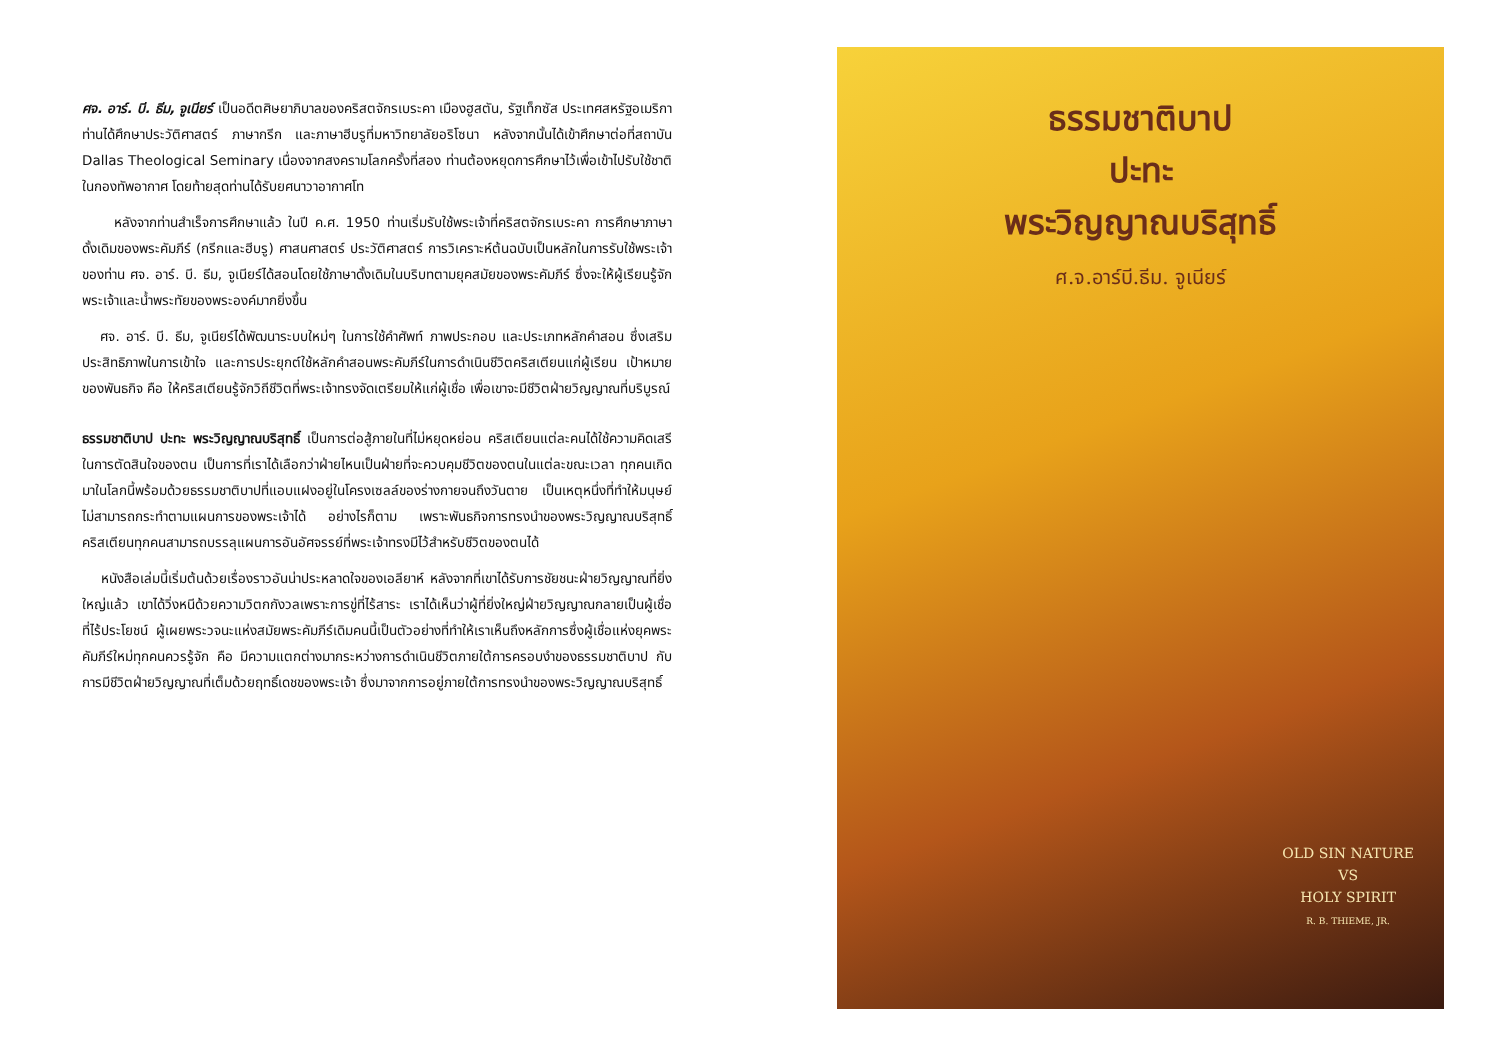ศจ. อาร์. บี. ธีม, จูเนียร์ เป็นอดีตศิษยาภิบาลของคริสตจักรเบระคา เมืองฮูสตัน, รัฐเท็กซัส ประเทศสหรัฐอเมริกา ท่านได้ศึกษาประวัติศาสตร์ ภาษากรีก และภาษาฮีบรูที่มหาวิทยาลัยอริโซนา หลังจากนั้นได้เข้าศึกษาต่อที่สถาบัน Dallas Theological Seminary เนื่องจากสงครามโลกครั้งที่สอง ท่านต้องหยุดการศึกษาไว้เพื่อเข้าไปรับใช้ชาติในกองทัพอากาศ โดยท้ายสุดท่านได้รับยศนาวาอากาศโท
หลังจากท่านสำเร็จการศึกษาแล้ว ในปี ค.ศ. 1950 ท่านเริ่มรับใช้พระเจ้าที่คริสตจักรเบระคา การศึกษาภาษาดั้งเดิมของพระคัมภีร์ (กรีกและฮีบรู) ศาสนศาสตร์ ประวัติศาสตร์ การวิเคราะห์ต้นฉบับเป็นหลักในการรับใช้พระเจ้าของท่าน ศจ. อาร์. บี. ธีม, จูเนียร์ได้สอนโดยใช้ภาษาดั้งเดิมในบริบทตามยุคสมัยของพระคัมภีร์ ซึ่งจะให้ผู้เรียนรู้จักพระเจ้าและน้ำพระทัยของพระองค์มากยิ่งขึ้น
ศจ. อาร์. บี. ธีม, จูเนียร์ได้พัฒนาระบบใหม่ๆ ในการใช้คำศัพท์ ภาพประกอบ และประเภทหลักคำสอน ซึ่งเสริมประสิทธิภาพในการเข้าใจ และการประยุกต์ใช้หลักคำสอนพระคัมภีร์ในการดำเนินชีวิตคริสเตียนแก่ผู้เรียน เป้าหมายของพันธกิจ คือ ให้คริสเตียนรู้จักวิถีชีวิตที่พระเจ้าทรงจัดเตรียมให้แก่ผู้เชื่อ เพื่อเขาจะมีชีวิตฝ่ายวิญญาณที่บริบูรณ์
ธรรมชาติบาป ปะทะ พระวิญญาณบริสุทธิ์ เป็นการต่อสู้ภายในที่ไม่หยุดหย่อน คริสเตียนแต่ละคนได้ใช้ความคิดเสรีในการตัดสินใจของตน เป็นการที่เราได้เลือกว่าฝ่ายไหนเป็นฝ่ายที่จะควบคุมชีวิตของตนในแต่ละขณะเวลา ทุกคนเกิดมาในโลกนี้พร้อมด้วยธรรมชาติบาปที่แอบแฝงอยู่ในโครงเซลล์ของร่างกายจนถึงวันตาย เป็นเหตุหนึ่งที่ทำให้มนุษย์ไม่สามารถกระทำตามแผนการของพระเจ้าได้ อย่างไรก็ตาม เพราะพันธกิจการทรงนำของพระวิญญาณบริสุทธิ์ คริสเตียนทุกคนสามารถบรรลุแผนการอันอัศจรรย์ที่พระเจ้าทรงมีไว้สำหรับชีวิตของตนได้
หนังสือเล่มนี้เริ่มต้นด้วยเรื่องราวอันน่าประหลาดใจของเอลียาห์ หลังจากที่เขาได้รับการชัยชนะฝ่ายวิญญาณที่ยิ่งใหญ่แล้ว เขาได้วิ่งหนีด้วยความวิตกกังวลเพราะการขู่ที่ไร้สาระ เราได้เห็นว่าผู้ที่ยิ่งใหญ่ฝ่ายวิญญาณกลายเป็นผู้เชื่อที่ไร้ประโยชน์ ผู้เผยพระวจนะแห่งสมัยพระคัมภีร์เดิมคนนี้เป็นตัวอย่างที่ทำให้เราเห็นถึงหลักการซึ่งผู้เชื่อแห่งยุคพระคัมภีร์ใหม่ทุกคนควรรู้จัก คือ มีความแตกต่างมากระหว่างการดำเนินชีวิตภายใต้การครอบงำของธรรมชาติบาป กับการมีชีวิตฝ่ายวิญญาณที่เต็มด้วยฤทธิ์เดชของพระเจ้า ซึ่งมาจากการอยู่ภายใต้การทรงนำของพระวิญญาณบริสุทธิ์
ธรรมชาติบาป
ปะทะ
พระวิญญาณบริสุทธิ์
ศ.จ.อาร์บี.ธีม. จูเนียร์
OLD SIN NATURE
VS
HOLY SPIRIT
R. B. THIEME, JR.